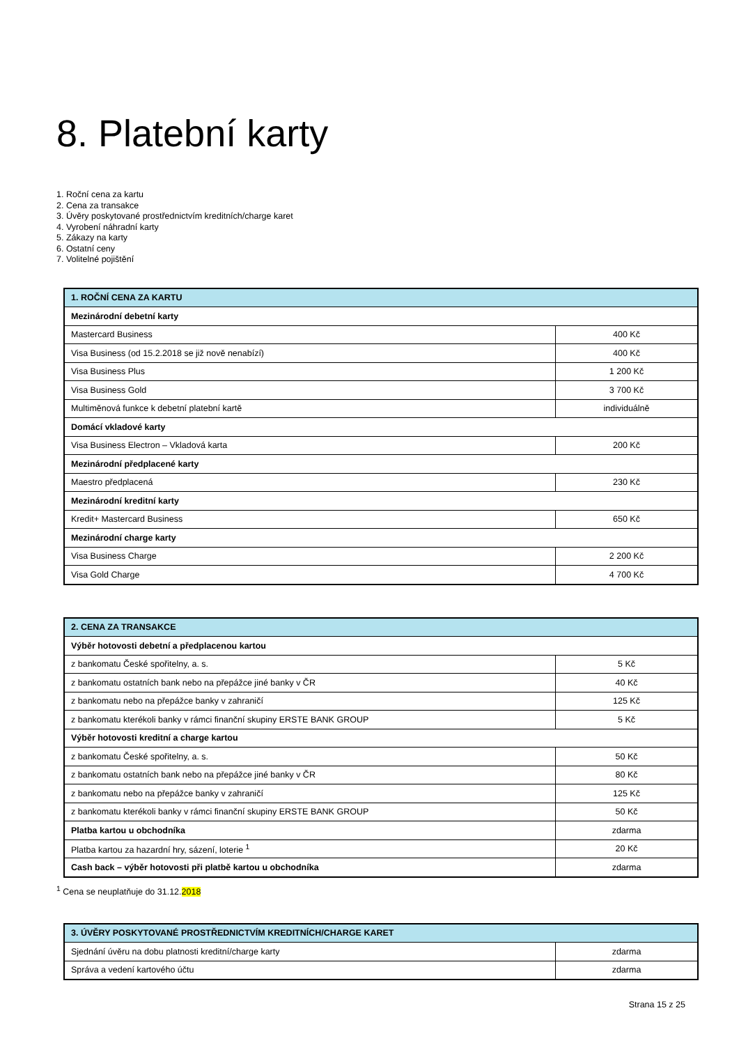8. Platební karty
1. Roční cena za kartu
2. Cena za transakce
3. Úvěry poskytované prostřednictvím kreditních/charge karet
4. Vyrobení náhradní karty
5. Zákazy na karty
6. Ostatní ceny
7. Volitelné pojištění
| 1. ROČNÍ CENA ZA KARTU | |
| --- | --- |
| Mezinárodní debetní karty | |
| Mastercard Business | 400 Kč |
| Visa Business (od 15.2.2018 se již nově nenabízí) | 400 Kč |
| Visa Business Plus | 1 200 Kč |
| Visa Business Gold | 3 700 Kč |
| Multiměnová funkce k debetní platební kartě | individuálně |
| Domácí vkladové karty | |
| Visa Business Electron – Vkladová karta | 200 Kč |
| Mezinárodní předplacené karty | |
| Maestro předplacená | 230 Kč |
| Mezinárodní kreditní karty | |
| Kredit+ Mastercard Business | 650 Kč |
| Mezinárodní charge karty | |
| Visa Business Charge | 2 200 Kč |
| Visa Gold Charge | 4 700 Kč |
| 2. CENA ZA TRANSAKCE | |
| --- | --- |
| Výběr hotovosti debetní a předplacenou kartou | |
| z bankomatu České spořitelny, a. s. | 5 Kč |
| z bankomatu ostatních bank nebo na přepážce jiné banky v ČR | 40 Kč |
| z bankomatu nebo na přepážce banky v zahraničí | 125 Kč |
| z bankomatu kterékoli banky v rámci finanční skupiny ERSTE BANK GROUP | 5 Kč |
| Výběr hotovosti kreditní a charge kartou | |
| z bankomatu České spořitelny, a. s. | 50 Kč |
| z bankomatu ostatních bank nebo na přepážce jiné banky v ČR | 80 Kč |
| z bankomatu nebo na přepážce banky v zahraničí | 125 Kč |
| z bankomatu kterékoli banky v rámci finanční skupiny ERSTE BANK GROUP | 50 Kč |
| Platba kartou u obchodníka | zdarma |
| Platba kartou za hazardní hry, sázení, loterie <sup>1</sup> | 20 Kč |
| Cash back – výběr hotovosti při platbě kartou u obchodníka | zdarma |
<sup>1</sup> Cena se neuplatňuje do 31.12.2018
| 3. ÚVĚRY POSKYTOVANÉ PROSTŘEDNICTVÍM KREDITNÍCH/CHARGE KARET | |
| --- | --- |
| Sjednání úvěru na dobu platnosti kreditní/charge karty | zdarma |
| Správa a vedení kartového účtu | zdarma |
Strana 15 z 25